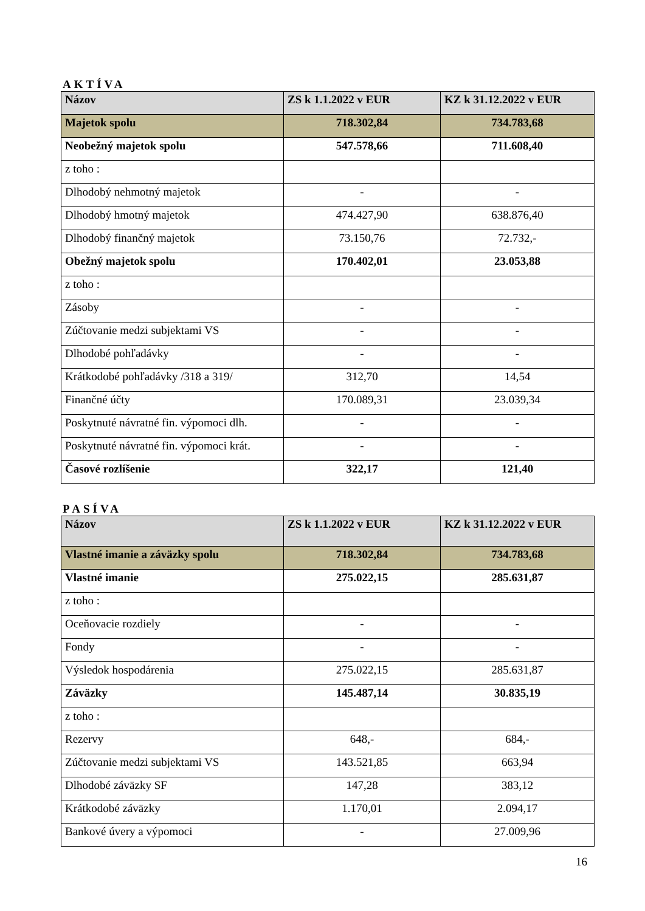AKTÍVA
| Názov | ZS k 1.1.2022 v EUR | KZ k 31.12.2022 v EUR |
| --- | --- | --- |
| Majetok spolu | 718.302,84 | 734.783,68 |
| Neobežný majetok spolu | 547.578,66 | 711.608,40 |
| z toho : | | |
| Dlhodobý nehmotný majetok | - | - |
| Dlhodobý hmotný majetok | 474.427,90 | 638.876,40 |
| Dlhodobý finančný majetok | 73.150,76 | 72.732,- |
| Obežný majetok spolu | 170.402,01 | 23.053,88 |
| z toho : | | |
| Zásoby | - | - |
| Zúčtovanie medzi subjektami VS | - | - |
| Dlhodobé pohľadávky | - | - |
| Krátkodobé pohľadávky /318 a 319/ | 312,70 | 14,54 |
| Finančné účty | 170.089,31 | 23.039,34 |
| Poskytnuté návratné fin. výpomoci dlh. | - | - |
| Poskytnuté návratné fin. výpomoci krát. | - | - |
| Časové rozlíšenie | 322,17 | 121,40 |
PASÍVA
| Názov | ZS k 1.1.2022 v EUR | KZ k 31.12.2022 v EUR |
| --- | --- | --- |
| Vlastné imanie a záväzky spolu | 718.302,84 | 734.783,68 |
| Vlastné imanie | 275.022,15 | 285.631,87 |
| z toho : | | |
| Oceňovacie rozdiely | - | - |
| Fondy | - | - |
| Výsledok hospodárenia | 275.022,15 | 285.631,87 |
| Záväzky | 145.487,14 | 30.835,19 |
| z toho : | | |
| Rezervy | 648,- | 684,- |
| Zúčtovanie medzi subjektami VS | 143.521,85 | 663,94 |
| Dlhodobé záväzky SF | 147,28 | 383,12 |
| Krátkodobé záväzky | 1.170,01 | 2.094,17 |
| Bankové úvery a výpomoci | - | 27.009,96 |
16